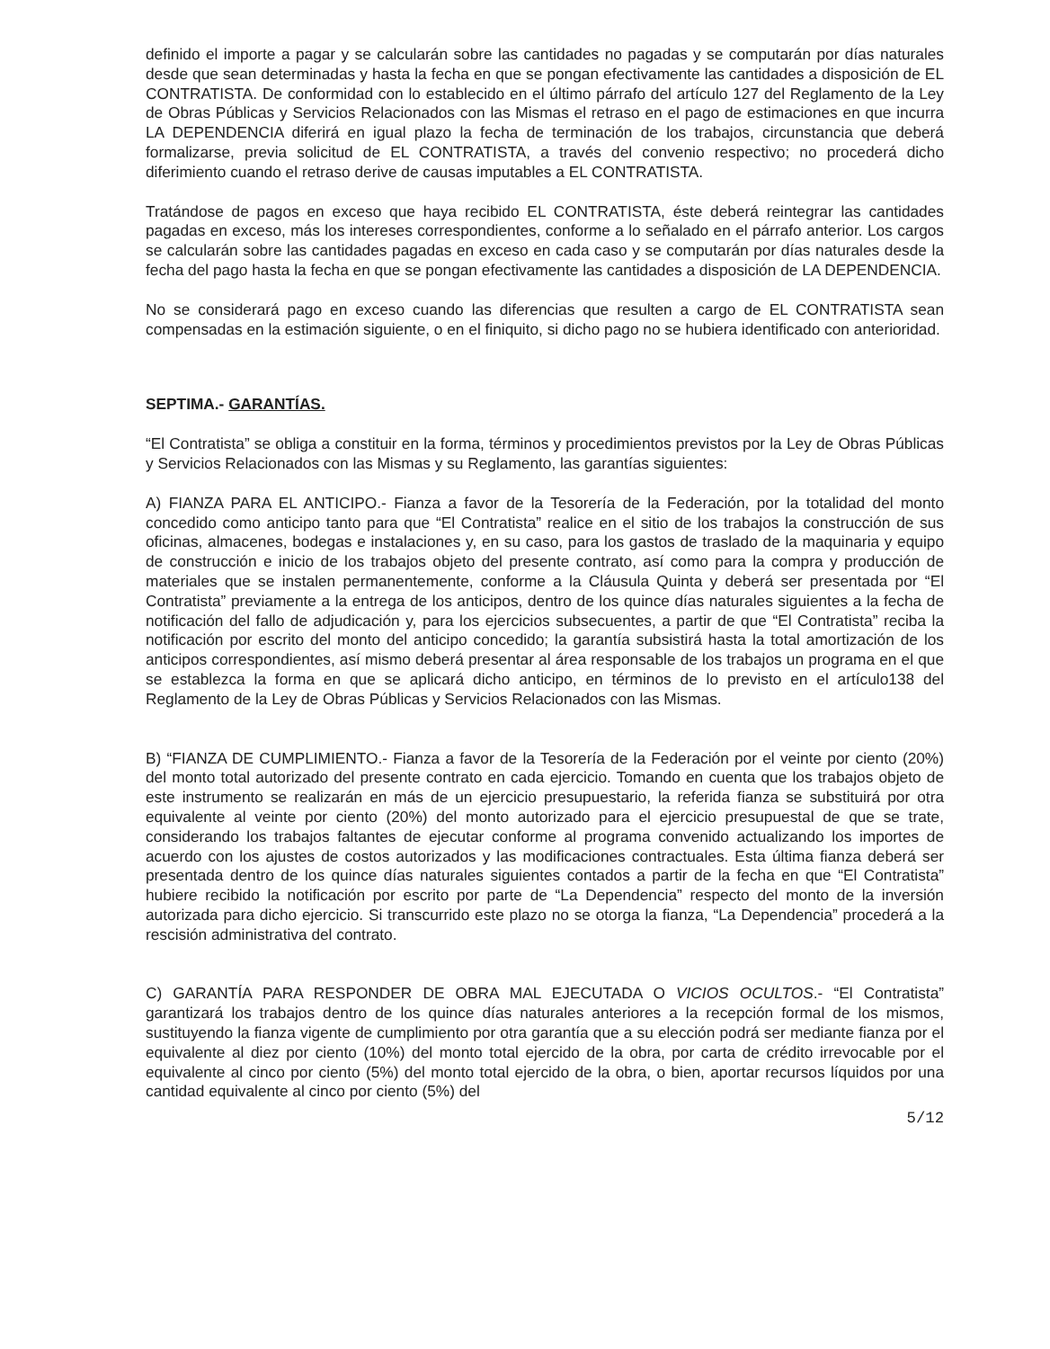definido el importe a pagar y se calcularán sobre las cantidades no pagadas y se computarán por días naturales desde que sean determinadas y hasta la fecha en que se pongan efectivamente las cantidades a disposición de EL CONTRATISTA. De conformidad con lo establecido en el último párrafo del artículo 127 del Reglamento de la Ley de Obras Públicas y Servicios Relacionados con las Mismas el retraso en el pago de estimaciones en que incurra LA DEPENDENCIA diferirá en igual plazo la fecha de terminación de los trabajos, circunstancia que deberá formalizarse, previa solicitud de EL CONTRATISTA, a través del convenio respectivo; no procederá dicho diferimiento cuando el retraso derive de causas imputables a EL CONTRATISTA.
Tratándose de pagos en exceso que haya recibido EL CONTRATISTA, éste deberá reintegrar las cantidades pagadas en exceso, más los intereses correspondientes, conforme a lo señalado en el párrafo anterior. Los cargos se calcularán sobre las cantidades pagadas en exceso en cada caso y se computarán por días naturales desde la fecha del pago hasta la fecha en que se pongan efectivamente las cantidades a disposición de LA DEPENDENCIA.
No se considerará pago en exceso cuando las diferencias que resulten a cargo de EL CONTRATISTA sean compensadas en la estimación siguiente, o en el finiquito, si dicho pago no se hubiera identificado con anterioridad.
SEPTIMA.- GARANTÍAS.
“El Contratista” se obliga a constituir en la forma, términos y procedimientos previstos por la Ley de Obras Públicas y Servicios Relacionados con las Mismas y su Reglamento, las garantías siguientes:
A) FIANZA PARA EL ANTICIPO.- Fianza a favor de la Tesorería de la Federación, por la totalidad del monto concedido como anticipo tanto para que “El Contratista” realice en el sitio de los trabajos la construcción de sus oficinas, almacenes, bodegas e instalaciones y, en su caso, para los gastos de traslado de la maquinaria y equipo de construcción e inicio de los trabajos objeto del presente contrato, así como para la compra y producción de materiales que se instalen permanentemente, conforme a la Cláusula Quinta y deberá ser presentada por “El Contratista” previamente a la entrega de los anticipos, dentro de los quince días naturales siguientes a la fecha de notificación del fallo de adjudicación y, para los ejercicios subsecuentes, a partir de que “El Contratista” reciba la notificación por escrito del monto del anticipo concedido; la garantía subsistirá hasta la total amortización de los anticipos correspondientes, así mismo deberá presentar al área responsable de los trabajos un programa en el que se establezca la forma en que se aplicará dicho anticipo, en términos de lo previsto en el artículo138 del Reglamento de la Ley de Obras Públicas y Servicios Relacionados con las Mismas.
B) “FIANZA DE CUMPLIMIENTO.- Fianza a favor de la Tesorería de la Federación por el veinte por ciento (20%) del monto total autorizado del presente contrato en cada ejercicio. Tomando en cuenta que los trabajos objeto de este instrumento se realizarán en más de un ejercicio presupuestario, la referida fianza se substituirá por otra equivalente al veinte por ciento (20%) del monto autorizado para el ejercicio presupuestal de que se trate, considerando los trabajos faltantes de ejecutar conforme al programa convenido actualizando los importes de acuerdo con los ajustes de costos autorizados y las modificaciones contractuales. Esta última fianza deberá ser presentada dentro de los quince días naturales siguientes contados a partir de la fecha en que “El Contratista” hubiere recibido la notificación por escrito por parte de “La Dependencia” respecto del monto de la inversión autorizada para dicho ejercicio. Si transcurrido este plazo no se otorga la fianza, “La Dependencia” procederá a la rescisión administrativa del contrato.
C) GARANTÍA PARA RESPONDER DE OBRA MAL EJECUTADA O VICIOS OCULTOS.- “El Contratista” garantizará los trabajos dentro de los quince días naturales anteriores a la recepción formal de los mismos, sustituyendo la fianza vigente de cumplimiento por otra garantía que a su elección podrá ser mediante fianza por el equivalente al diez por ciento (10%) del monto total ejercido de la obra, por carta de crédito irrevocable por el equivalente al cinco por ciento (5%) del monto total ejercido de la obra, o bien, aportar recursos líquidos por una cantidad equivalente al cinco por ciento (5%) del
5/12